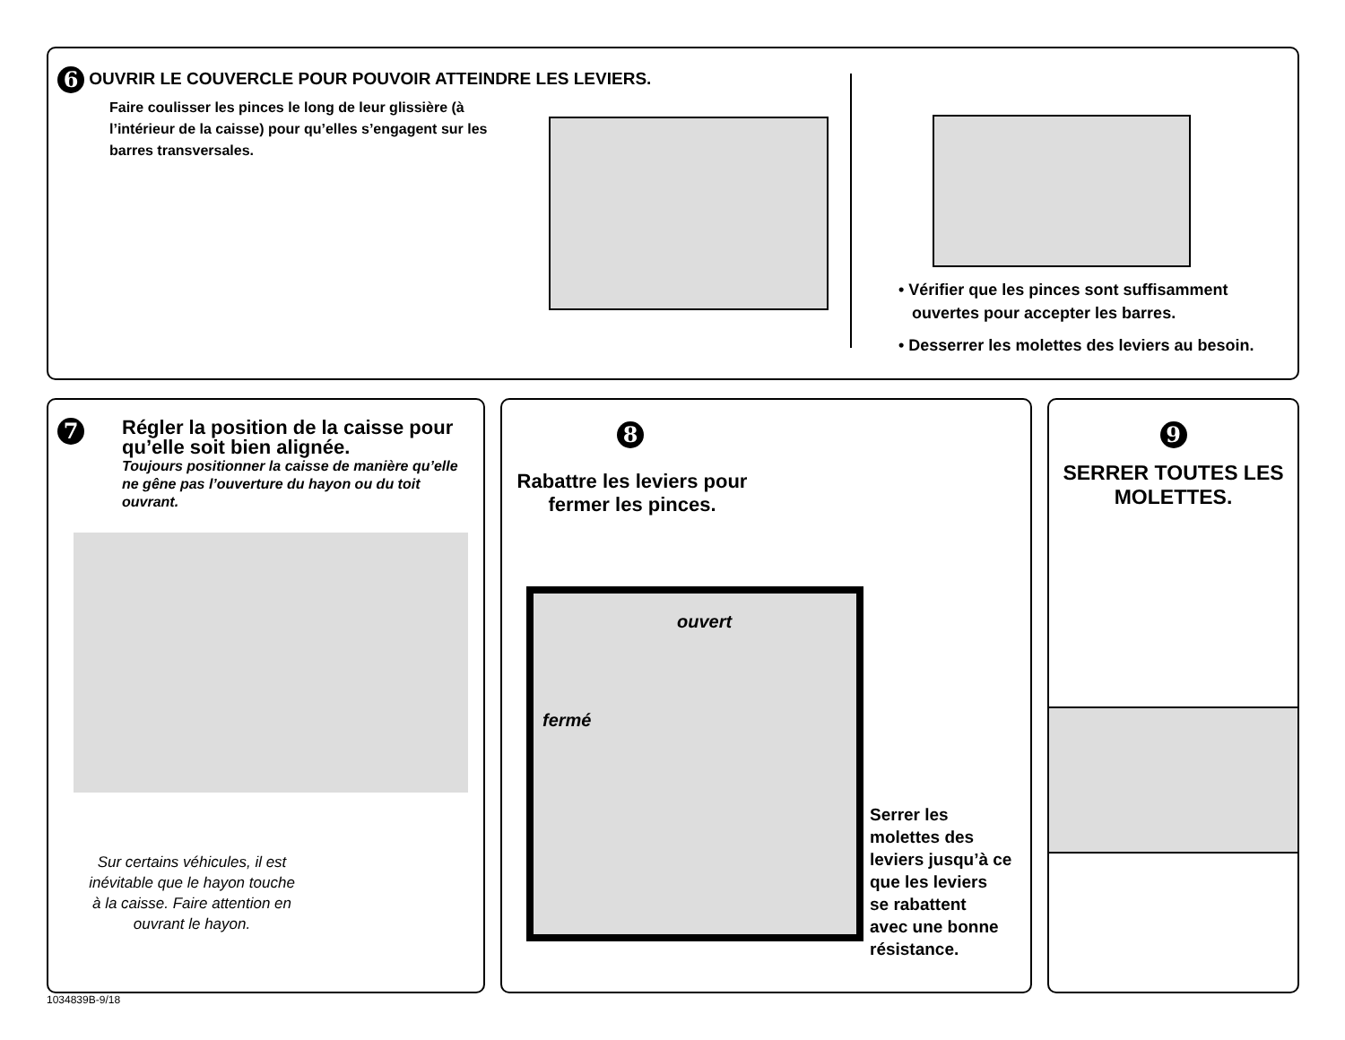6 OUVRIR LE COUVERCLE POUR POUVOIR ATTEINDRE LES LEVIERS.
Faire coulisser les pinces le long de leur glissière (à l’intérieur de la caisse) pour qu’elles s’engagent sur les barres transversales.
• Vérifier que les pinces sont suffisamment
ouvertes pour accepter les barres.
• Desserrer les molettes des leviers au besoin.
7
Régler la position de la caisse pour qu’elle soit bien alignée.
Toujours positionner la caisse de manière qu’elle ne gêne pas l’ouverture du hayon ou du toit ouvrant.
Sur certains véhicules, il est inévitable que le hayon touche à la caisse. Faire attention en ouvrant le hayon.
8
Rabattre les leviers pour fermer les pinces.
ouvert
fermé
Serrer les
molettes des
leviers jusqu’à ce
que les leviers
se rabattent
avec une bonne
résistance.
9
SERRER TOUTES LES
MOLETTES.
1034839B-9/18